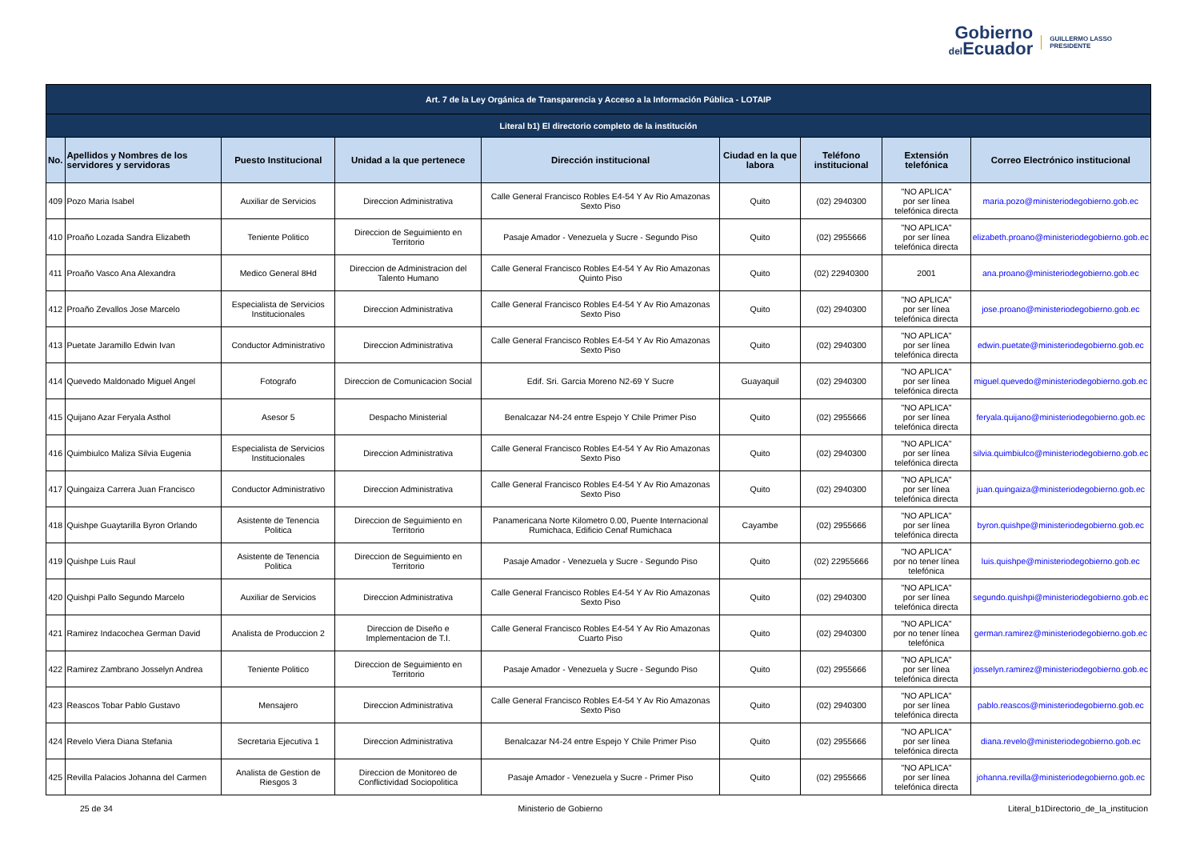Gobierno
del Ecuador
GUILLERMO LASSO
PRESIDENTE
| Art. 7 de la Ley Orgánica de Transparencia y Acceso a la Información Pública - LOTAIP | | | | | | | | |
| Literal b1) El directorio completo de la institución | | | | | | | | |
| No. | Apellidos y Nombres de los servidores y servidoras | Puesto Institucional | Unidad a la que pertenece | Dirección institucional | Ciudad en la que labora | Teléfono institucional | Extensión telefónica | Correo Electrónico institucional |
| 409 | Pozo Maria Isabel | Auxiliar de Servicios | Direccion Administrativa | Calle General Francisco Robles E4-54 Y Av Rio Amazonas Sexto Piso | Quito | (02) 2940300 | "NO APLICA" por ser línea telefónica directa | maria.pozo@ministeriodegobierno.gob.ec |
| 410 | Proaño Lozada Sandra Elizabeth | Teniente Politico | Direccion de Seguimiento en Territorio | Pasaje Amador - Venezuela y Sucre - Segundo Piso | Quito | (02) 2955666 | "NO APLICA" por ser línea telefónica directa | elizabeth.proano@ministeriodegobierno.gob.ec |
| 411 | Proaño Vasco Ana Alexandra | Medico General 8Hd | Direccion de Administracion del Talento Humano | Calle General Francisco Robles E4-54 Y Av Rio Amazonas Quinto Piso | Quito | (02) 22940300 | 2001 | ana.proano@ministeriodegobierno.gob.ec |
| 412 | Proaño Zevallos Jose Marcelo | Especialista de Servicios Institucionales | Direccion Administrativa | Calle General Francisco Robles E4-54 Y Av Rio Amazonas Sexto Piso | Quito | (02) 2940300 | "NO APLICA" por ser línea telefónica directa | jose.proano@ministeriodegobierno.gob.ec |
| 413 | Puetate Jaramillo Edwin Ivan | Conductor Administrativo | Direccion Administrativa | Calle General Francisco Robles E4-54 Y Av Rio Amazonas Sexto Piso | Quito | (02) 2940300 | "NO APLICA" por ser línea telefónica directa | edwin.puetate@ministeriodegobierno.gob.ec |
| 414 | Quevedo Maldonado Miguel Angel | Fotografo | Direccion de Comunicacion Social | Edif. Sri. Garcia Moreno N2-69 Y Sucre | Guayaquil | (02) 2940300 | "NO APLICA" por ser línea telefónica directa | miguel.quevedo@ministeriodegobierno.gob.ec |
| 415 | Quijano Azar Feryala Asthol | Asesor 5 | Despacho Ministerial | Benalcazar N4-24 entre Espejo Y Chile Primer Piso | Quito | (02) 2955666 | "NO APLICA" por ser línea telefónica directa | feryala.quijano@ministeriodegobierno.gob.ec |
| 416 | Quimbiulco Maliza Silvia Eugenia | Especialista de Servicios Institucionales | Direccion Administrativa | Calle General Francisco Robles E4-54 Y Av Rio Amazonas Sexto Piso | Quito | (02) 2940300 | "NO APLICA" por ser línea telefónica directa | silvia.quimbiulco@ministeriodegobierno.gob.ec |
| 417 | Quingaiza Carrera Juan Francisco | Conductor Administrativo | Direccion Administrativa | Calle General Francisco Robles E4-54 Y Av Rio Amazonas Sexto Piso | Quito | (02) 2940300 | "NO APLICA" por ser línea telefónica directa | juan.quingaiza@ministeriodegobierno.gob.ec |
| 418 | Quishpe Guaytarilla Byron Orlando | Asistente de Tenencia Politica | Direccion de Seguimiento en Territorio | Panamericana Norte Kilometro 0.00, Puente Internacional Rumichaca, Edificio Cenaf Rumichaca | Cayambe | (02) 2955666 | "NO APLICA" por ser línea telefónica directa | byron.quishpe@ministeriodegobierno.gob.ec |
| 419 | Quishpe Luis Raul | Asistente de Tenencia Politica | Direccion de Seguimiento en Territorio | Pasaje Amador - Venezuela y Sucre - Segundo Piso | Quito | (02) 22955666 | "NO APLICA" por no tener línea telefónica | luis.quishpe@ministeriodegobierno.gob.ec |
| 420 | Quishpi Pallo Segundo Marcelo | Auxiliar de Servicios | Direccion Administrativa | Calle General Francisco Robles E4-54 Y Av Rio Amazonas Sexto Piso | Quito | (02) 2940300 | "NO APLICA" por ser línea telefónica directa | segundo.quishpi@ministeriodegobierno.gob.ec |
| 421 | Ramirez Indacochea German David | Analista de Produccion 2 | Direccion de Diseño e Implementacion de T.I. | Calle General Francisco Robles E4-54 Y Av Rio Amazonas Cuarto Piso | Quito | (02) 2940300 | "NO APLICA" por no tener línea telefónica | german.ramirez@ministeriodegobierno.gob.ec |
| 422 | Ramirez Zambrano Josselyn Andrea | Teniente Politico | Direccion de Seguimiento en Territorio | Pasaje Amador - Venezuela y Sucre - Segundo Piso | Quito | (02) 2955666 | "NO APLICA" por ser línea telefónica directa | josselyn.ramirez@ministeriodegobierno.gob.ec |
| 423 | Reascos Tobar Pablo Gustavo | Mensajero | Direccion Administrativa | Calle General Francisco Robles E4-54 Y Av Rio Amazonas Sexto Piso | Quito | (02) 2940300 | "NO APLICA" por ser línea telefónica directa | pablo.reascos@ministeriodegobierno.gob.ec |
| 424 | Revelo Viera Diana Stefania | Secretaria Ejecutiva 1 | Direccion Administrativa | Benalcazar N4-24 entre Espejo Y Chile Primer Piso | Quito | (02) 2955666 | "NO APLICA" por ser línea telefónica directa | diana.revelo@ministeriodegobierno.gob.ec |
| 425 | Revilla Palacios Johanna del Carmen | Analista de Gestion de Riesgos 3 | Direccion de Monitoreo de Conflictividad Sociopolitica | Pasaje Amador - Venezuela y Sucre - Primer Piso | Quito | (02) 2955666 | "NO APLICA" por ser línea telefónica directa | johanna.revilla@ministeriodegobierno.gob.ec |
25 de 34 Ministerio de Gobierno Literal_b1Directorio_de_la_institucion